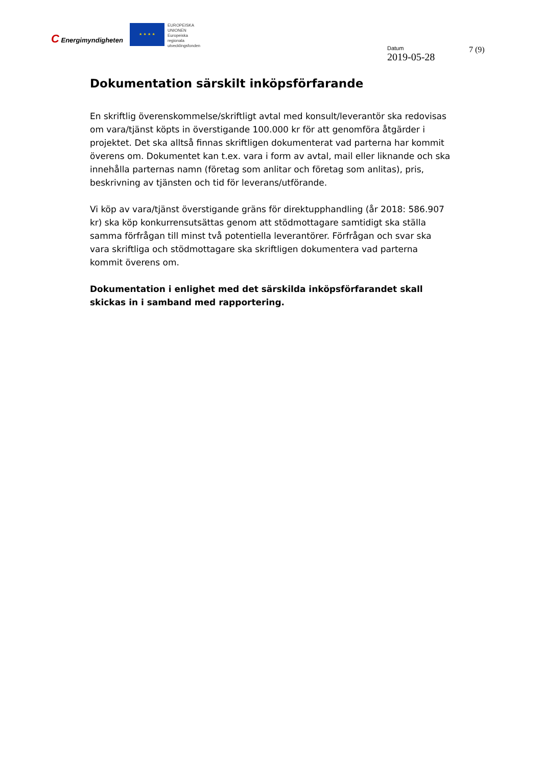C Energimyndigheten
★ ★ ★ ★
EUROPEISKA
UNIONEN
Europeiska
regionala
utvecklingsfonden
Datum
2019-05-28
7 (9)
Dokumentation särskilt inköpsförfarande
En skriftlig överenskommelse/skriftligt avtal med konsult/leverantör ska redovisas om vara/tjänst köpts in överstigande 100.000 kr för att genomföra åtgärder i projektet. Det ska alltså finnas skriftligen dokumenterat vad parterna har kommit överens om. Dokumentet kan t.ex. vara i form av avtal, mail eller liknande och ska innehålla parternas namn (företag som anlitar och företag som anlitas), pris, beskrivning av tjänsten och tid för leverans/utförande.
Vi köp av vara/tjänst överstigande gräns för direktupphandling (år 2018: 586.907 kr) ska köp konkurrensutsättas genom att stödmottagare samtidigt ska ställa samma förfrågan till minst två potentiella leverantörer. Förfrågan och svar ska vara skriftliga och stödmottagare ska skriftligen dokumentera vad parterna kommit överens om.
Dokumentation i enlighet med det särskilda inköpsförfarandet skall skickas in i samband med rapportering.